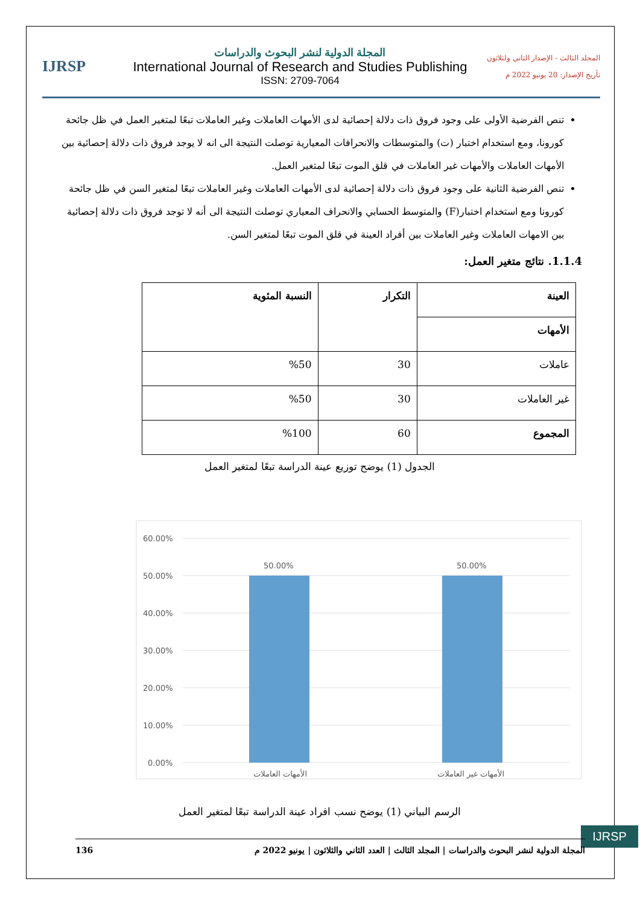IJRSP
المجلة الدولية لنشر البحوث والدراسات
International Journal of Research and Studies Publishing
ISSN: 2709-7064
المجلد الثالث - الإصدار الثاني ولثلاثون
تأريخ الإصدار: 20 يونيو 2022 م
تنص الفرضية الأولى على وجود فروق ذات دلالة إحصائية لدى الأمهات العاملات وغير العاملات تبعًا لمتغير العمل في ظل جائحة كورونا، ومع استخدام اختبار (ت) والمتوسطات والانحرافات المعيارية توصلت النتيجة الى انه لا يوجد فروق ذات دلالة إحصائية بين الأمهات العاملات والأمهات غير العاملات في قلق الموت تبعًا لمتغير العمل.
تنص الفرضية الثانية على وجود فروق ذات دلالة إحصائية لدى الأمهات العاملات وغير العاملات تبعًا لمتغير السن في ظل جائحة كورونا ومع استخدام اختبار(F) والمتوسط الحسابي والانحراف المعياري توصلت النتيجة الى أنه لا توجد فروق ذات دلالة إحصائية بين الامهات العاملات وغير العاملات بين أفراد العينة في قلق الموت تبعًا لمتغير السن.
1.1.4. نتائج متغير العمل:
| العينة | التكرار | النسبة المئوية |
| --- | --- | --- |
| الأمهات | | |
| عاملات | 30 | %50 |
| غير العاملات | 30 | %50 |
| المجموع | 60 | %100 |
الجدول (1) يوضح توزيع عينة الدراسة تبعًا لمتغير العمل
60.00%
50.00%
40.00%
30.00%
20.00%
10.00%
0.00%
50.00%
50.00%
الأمهات العاملات
الأمهات غير العاملات
الرسم البياني (1) يوضح نسب افراد عينة الدراسة تبعًا لمتغير العمل
IJRSP
136 المجلة الدولية لنشر البحوث والدراسات | المجلد الثالث | العدد الثاني والثلاثون | يونيو 2022 م